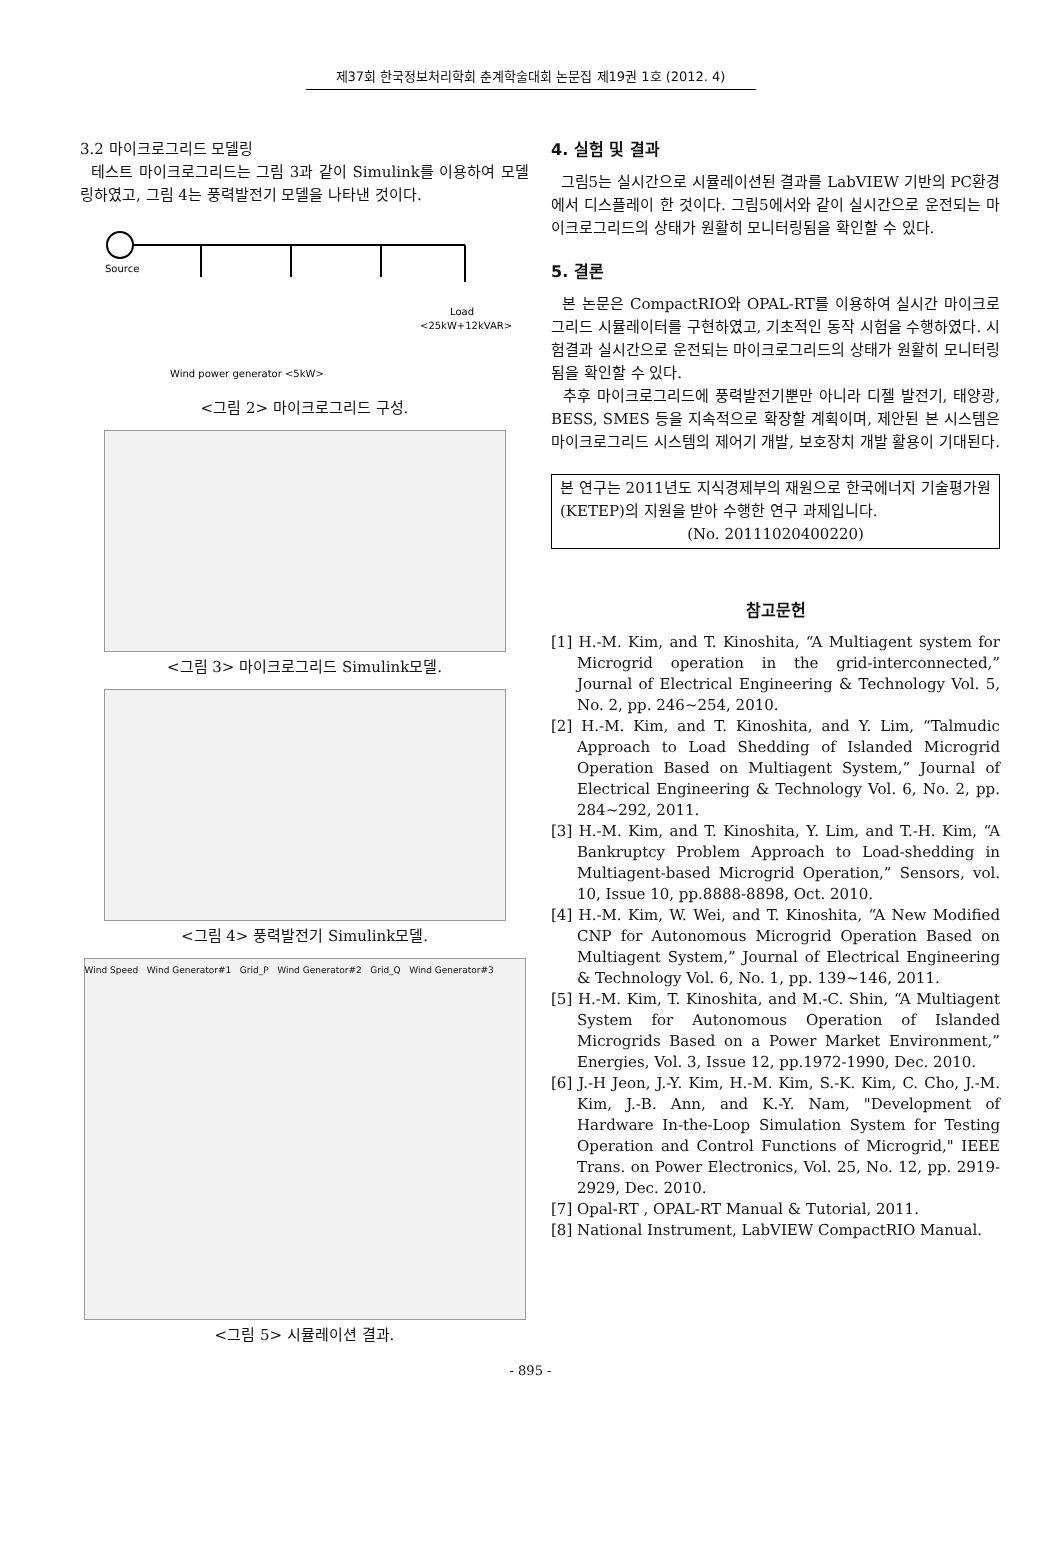제37회 한국정보처리학회 춘계학술대회 논문집 제19권 1호 (2012. 4)
3.2 마이크로그리드 모델링
테스트 마이크로그리드는 그림 3과 같이 Simulink를 이용하여 모델링하였고, 그림 4는 풍력발전기 모델을 나타낸 것이다.
Source
Load
<25kW+12kVAR>
Wind power generator <5kW>
<그림 2> 마이크로그리드 구성.
<그림 3> 마이크로그리드 Simulink모델.
<그림 4> 풍력발전기 Simulink모델.
Wind Speed Wind Generator#1 Grid_P Wind Generator#2 Grid_Q Wind Generator#3
<그림 5> 시뮬레이션 결과.
4. 실험 및 결과
그림5는 실시간으로 시뮬레이션된 결과를 LabVIEW 기반의 PC환경에서 디스플레이 한 것이다. 그림5에서와 같이 실시간으로 운전되는 마이크로그리드의 상태가 원활히 모니터링됨을 확인할 수 있다.
5. 결론
본 논문은 CompactRIO와 OPAL-RT를 이용하여 실시간 마이크로그리드 시뮬레이터를 구현하였고, 기초적인 동작 시험을 수행하였다. 시험결과 실시간으로 운전되는 마이크로그리드의 상태가 원활히 모니터링됨을 확인할 수 있다.
추후 마이크로그리드에 풍력발전기뿐만 아니라 디젤 발전기, 태양광, BESS, SMES 등을 지속적으로 확장할 계획이며, 제안된 본 시스템은 마이크로그리드 시스템의 제어기 개발, 보호장치 개발 활용이 기대된다.
본 연구는 2011년도 지식경제부의 재원으로 한국에너지 기술평가원(KETEP)의 지원을 받아 수행한 연구 과제입니다.
(No. 20111020400220)
참고문헌
[1] H.-M. Kim, and T. Kinoshita, “A Multiagent system for Microgrid operation in the grid-interconnected,” Journal of Electrical Engineering & Technology Vol. 5, No. 2, pp. 246~254, 2010.
[2] H.-M. Kim, and T. Kinoshita, and Y. Lim, “Talmudic Approach to Load Shedding of Islanded Microgrid Operation Based on Multiagent System,” Journal of Electrical Engineering & Technology Vol. 6, No. 2, pp. 284~292, 2011.
[3] H.-M. Kim, and T. Kinoshita, Y. Lim, and T.-H. Kim, “A Bankruptcy Problem Approach to Load-shedding in Multiagent-based Microgrid Operation,” Sensors, vol. 10, Issue 10, pp.8888-8898, Oct. 2010.
[4] H.-M. Kim, W. Wei, and T. Kinoshita, “A New Modified CNP for Autonomous Microgrid Operation Based on Multiagent System,” Journal of Electrical Engineering & Technology Vol. 6, No. 1, pp. 139~146, 2011.
[5] H.-M. Kim, T. Kinoshita, and M.-C. Shin, “A Multiagent System for Autonomous Operation of Islanded Microgrids Based on a Power Market Environment,” Energies, Vol. 3, Issue 12, pp.1972-1990, Dec. 2010.
[6] J.-H Jeon, J.-Y. Kim, H.-M. Kim, S.-K. Kim, C. Cho, J.-M. Kim, J.-B. Ann, and K.-Y. Nam, "Development of Hardware In-the-Loop Simulation System for Testing Operation and Control Functions of Microgrid," IEEE Trans. on Power Electronics, Vol. 25, No. 12, pp. 2919-2929, Dec. 2010.
[7] Opal-RT , OPAL-RT Manual & Tutorial, 2011.
[8] National Instrument, LabVIEW CompactRIO Manual.
- 895 -